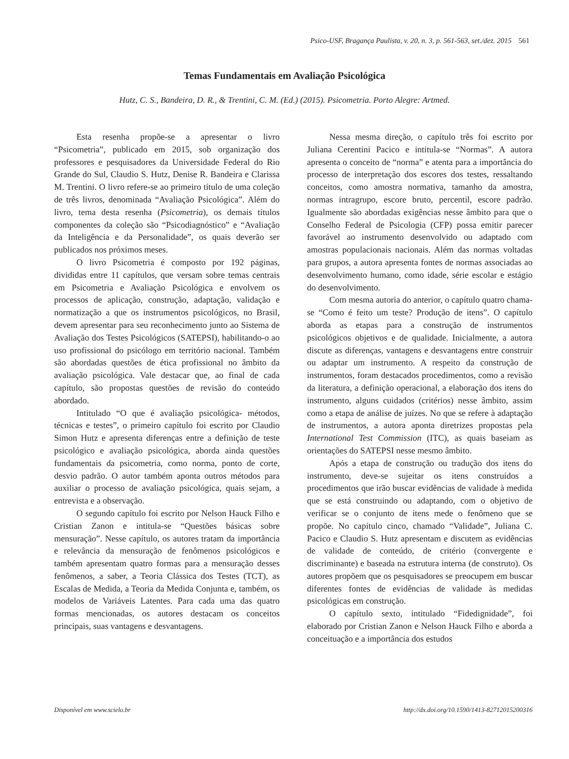Psico-USF, Bragança Paulista, v. 20, n. 3, p. 561-563, set./dez. 2015 561
Temas Fundamentais em Avaliação Psicológica
Hutz, C. S., Bandeira, D. R., & Trentini, C. M. (Ed.) (2015). Psicometria. Porto Alegre: Artmed.
Esta resenha propõe-se a apresentar o livro “Psicometria”, publicado em 2015, sob organização dos professores e pesquisadores da Universidade Federal do Rio Grande do Sul, Claudio S. Hutz, Denise R. Bandeira e Clarissa M. Trentini. O livro refere-se ao primeiro título de uma coleção de três livros, denominada “Avaliação Psicológica”. Além do livro, tema desta resenha (Psicometria), os demais títulos componentes da coleção são “Psicodiagnóstico” e “Avaliação da Inteligência e da Personalidade”, os quais deverão ser publicados nos próximos meses.
O livro Psicometria é composto por 192 páginas, divididas entre 11 capítulos, que versam sobre temas centrais em Psicometria e Avaliação Psicológica e envolvem os processos de aplicação, construção, adaptação, validação e normatização a que os instrumentos psicológicos, no Brasil, devem apresentar para seu reconhecimento junto ao Sistema de Avaliação dos Testes Psicológicos (SATEPSI), habilitando-o ao uso profissional do psicólogo em território nacional. Também são abordadas questões de ética profissional no âmbito da avaliação psicológica. Vale destacar que, ao final de cada capítulo, são propostas questões de revisão do conteúdo abordado.
Intitulado “O que é avaliação psicológica- métodos, técnicas e testes”, o primeiro capítulo foi escrito por Claudio Simon Hutz e apresenta diferenças entre a definição de teste psicológico e avaliação psicológica, aborda ainda questões fundamentais da psicometria, como norma, ponto de corte, desvio padrão. O autor também aponta outros métodos para auxiliar o processo de avaliação psicológica, quais sejam, a entrevista e a observação.
O segundo capítulo foi escrito por Nelson Hauck Filho e Cristian Zanon e intitula-se “Questões básicas sobre mensuração”. Nesse capítulo, os autores tratam da importância e relevância da mensuração de fenômenos psicológicos e também apresentam quatro formas para a mensuração desses fenômenos, a saber, a Teoria Clássica dos Testes (TCT), as Escalas de Medida, a Teoria da Medida Conjunta e, também, os modelos de Variáveis Latentes. Para cada uma das quatro formas mencionadas, os autores destacam os conceitos principais, suas vantagens e desvantagens.
Nessa mesma direção, o capítulo três foi escrito por Juliana Cerentini Pacico e intitula-se “Normas”. A autora apresenta o conceito de “norma” e atenta para a importância do processo de interpretação dos escores dos testes, ressaltando conceitos, como amostra normativa, tamanho da amostra, normas intragrupo, escore bruto, percentil, escore padrão. Igualmente são abordadas exigências nesse âmbito para que o Conselho Federal de Psicologia (CFP) possa emitir parecer favorável ao instrumento desenvolvido ou adaptado com amostras populacionais nacionais. Além das normas voltadas para grupos, a autora apresenta fontes de normas associadas ao desenvolvimento humano, como idade, série escolar e estágio do desenvolvimento.
Com mesma autoria do anterior, o capítulo quatro chama-se “Como é feito um teste? Produção de itens”. O capítulo aborda as etapas para a construção de instrumentos psicológicos objetivos e de qualidade. Inicialmente, a autora discute as diferenças, vantagens e desvantagens entre construir ou adaptar um instrumento. A respeito da construção de instrumentos, foram destacados procedimentos, como a revisão da literatura, a definição operacional, a elaboração dos itens do instrumento, alguns cuidados (critérios) nesse âmbito, assim como a etapa de análise de juízes. No que se refere à adaptação de instrumentos, a autora aponta diretrizes propostas pela International Test Commission (ITC), as quais baseiam as orientações do SATEPSI nesse mesmo âmbito.
Após a etapa de construção ou tradução dos itens do instrumento, deve-se sujeitar os itens construídos a procedimentos que irão buscar evidências de validade à medida que se está construindo ou adaptando, com o objetivo de verificar se o conjunto de itens mede o fenômeno que se propõe. No capítulo cinco, chamado “Validade”, Juliana C. Pacico e Claudio S. Hutz apresentam e discutem as evidências de validade de conteúdo, de critério (convergente e discriminante) e baseada na estrutura interna (de construto). Os autores propõem que os pesquisadores se preocupem em buscar diferentes fontes de evidências de validade às medidas psicológicas em construção.
O capítulo sexto, intitulado “Fidedignidade”, foi elaborado por Cristian Zanon e Nelson Hauck Filho e aborda a conceituação e a importância dos estudos
Disponível em www.scielo.br
http://dx.doi.org/10.1590/1413-82712015200316